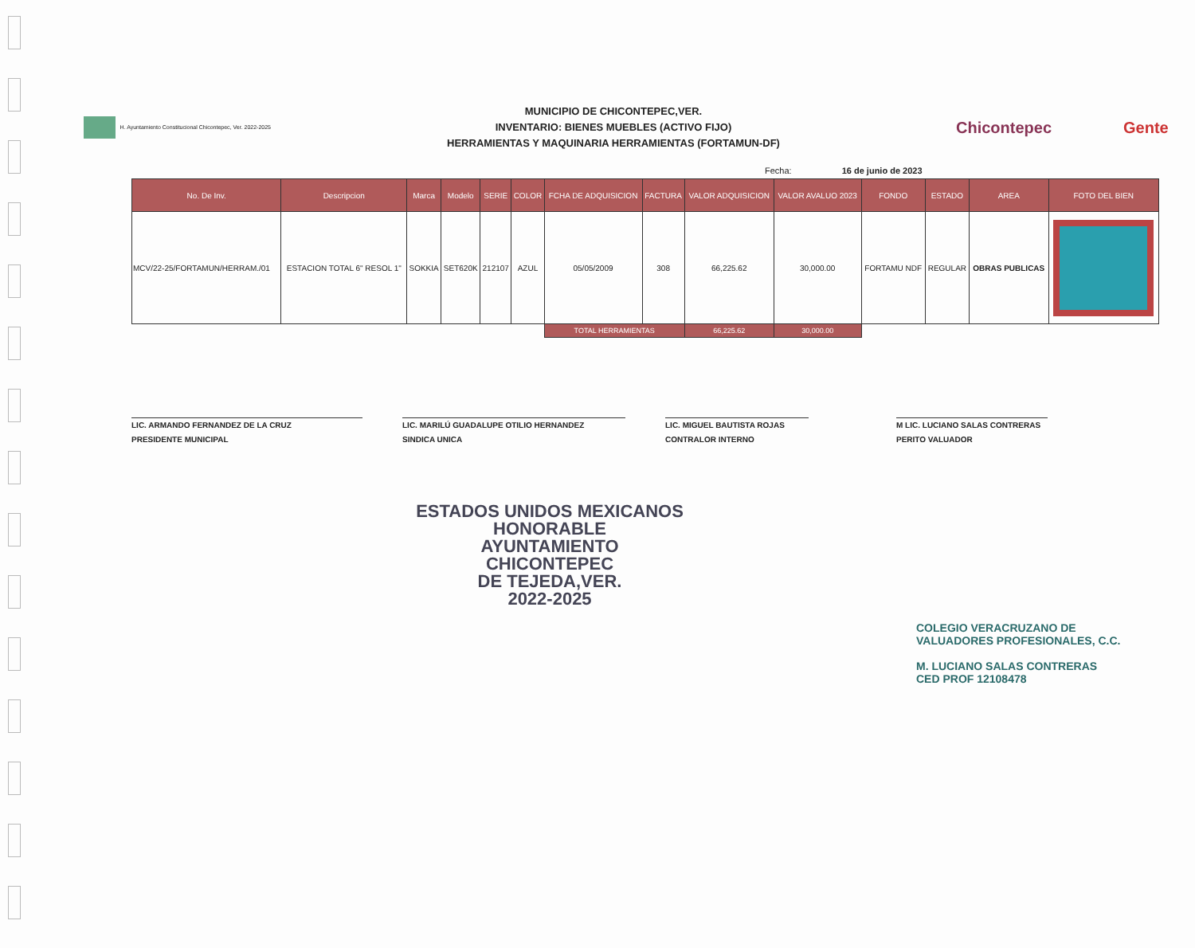H. Ayuntamiento Constitucional Chicontepec, Ver. 2022-2025
MUNICIPIO DE CHICONTEPEC,VER.
INVENTARIO: BIENES MUEBLES (ACTIVO FIJO)
HERRAMIENTAS Y MAQUINARIA HERRAMIENTAS (FORTAMUN-DF)
Chicontepec Gente
Fecha: 16 de junio de 2023
| No. De Inv. | Descripcion | Marca | Modelo | SERIE | COLOR | FCHA DE ADQUISICION | FACTURA | VALOR ADQUISICION | VALOR AVALUO 2023 | FONDO | ESTADO | AREA | FOTO DEL BIEN |
| --- | --- | --- | --- | --- | --- | --- | --- | --- | --- | --- | --- | --- | --- |
| MCV/22-25/FORTAMUN/HERRAM./01 | ESTACION TOTAL 6" RESOL 1" | SOKKIA | SET620K | 212107 | AZUL | 05/05/2009 | 308 | 66,225.62 | 30,000.00 | FORTAMU NDF | REGULAR | OBRAS PUBLICAS | |
| | | | | | | TOTAL HERRAMIENTAS | | 66,225.62 | 30,000.00 | | | | |
LIC. ARMANDO FERNANDEZ DE LA CRUZ
PRESIDENTE MUNICIPAL
LIC. MARILÚ GUADALUPE OTILIO HERNANDEZ
SINDICA UNICA
LIC. MIGUEL BAUTISTA ROJAS
CONTRALOR INTERNO
M LIC. LUCIANO SALAS CONTRERAS
PERITO VALUADOR
ESTADOS UNIDOS MEXICANOS
HONORABLE
AYUNTAMIENTO
CHICONTEPEC
DE TEJEDA,VER.
2022-2025
COLEGIO VERACRUZANO DE
VALUADORES PROFESIONALES, C.C.
M. LUCIANO SALAS CONTRERAS
CED PROF 12108478